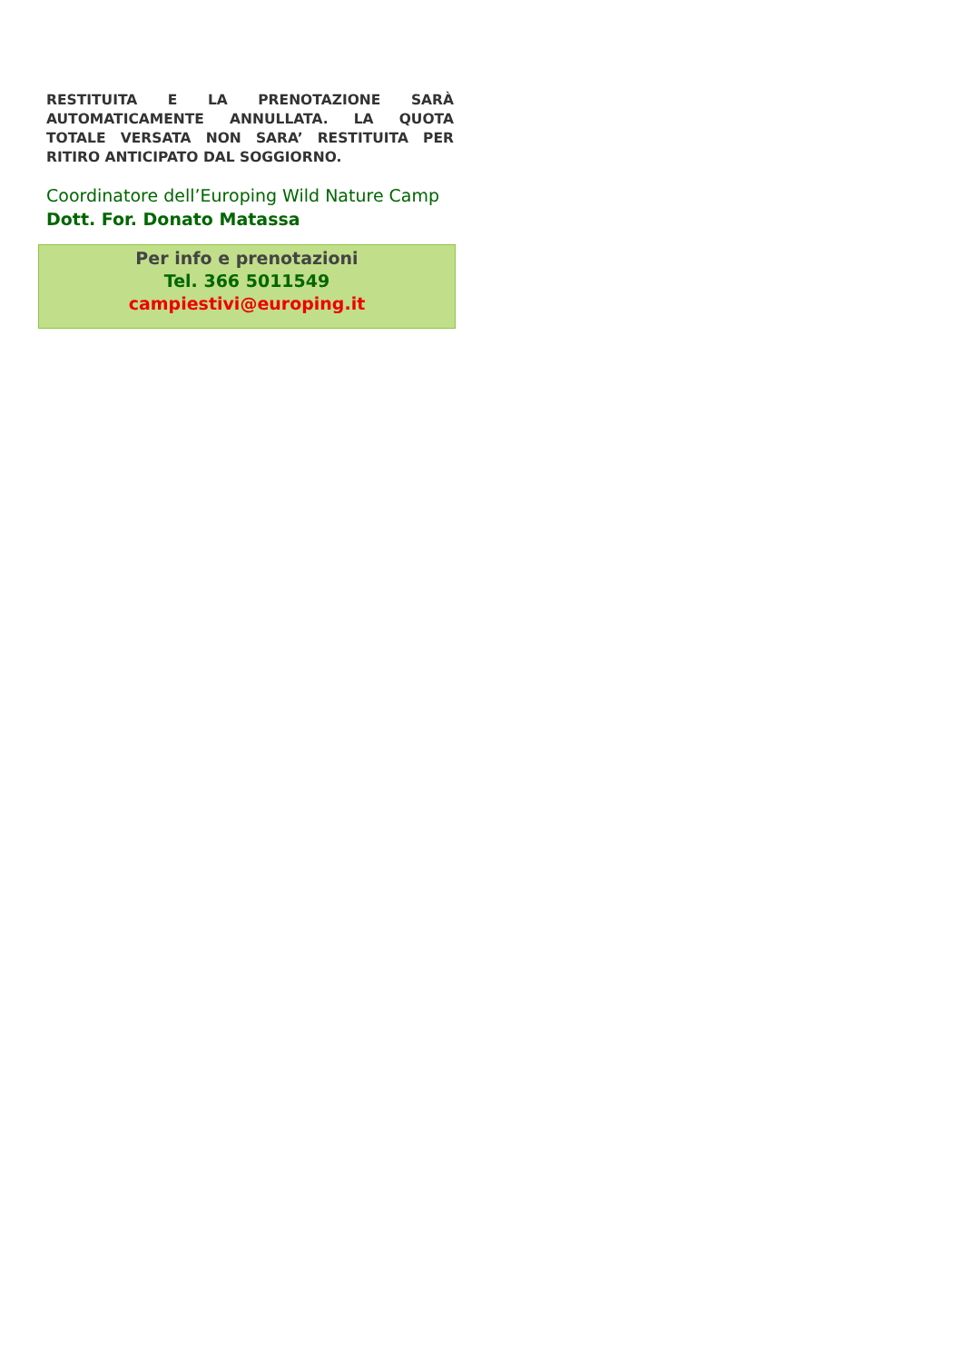RESTITUITA E LA PRENOTAZIONE SARÀ AUTOMATICAMENTE ANNULLATA. LA QUOTA TOTALE VERSATA NON SARA’ RESTITUITA PER RITIRO ANTICIPATO DAL SOGGIORNO.
Coordinatore dell’Europing Wild Nature Camp
Dott. For. Donato Matassa
Per info e prenotazioni
Tel. 366 5011549
campiestivi@europing.it